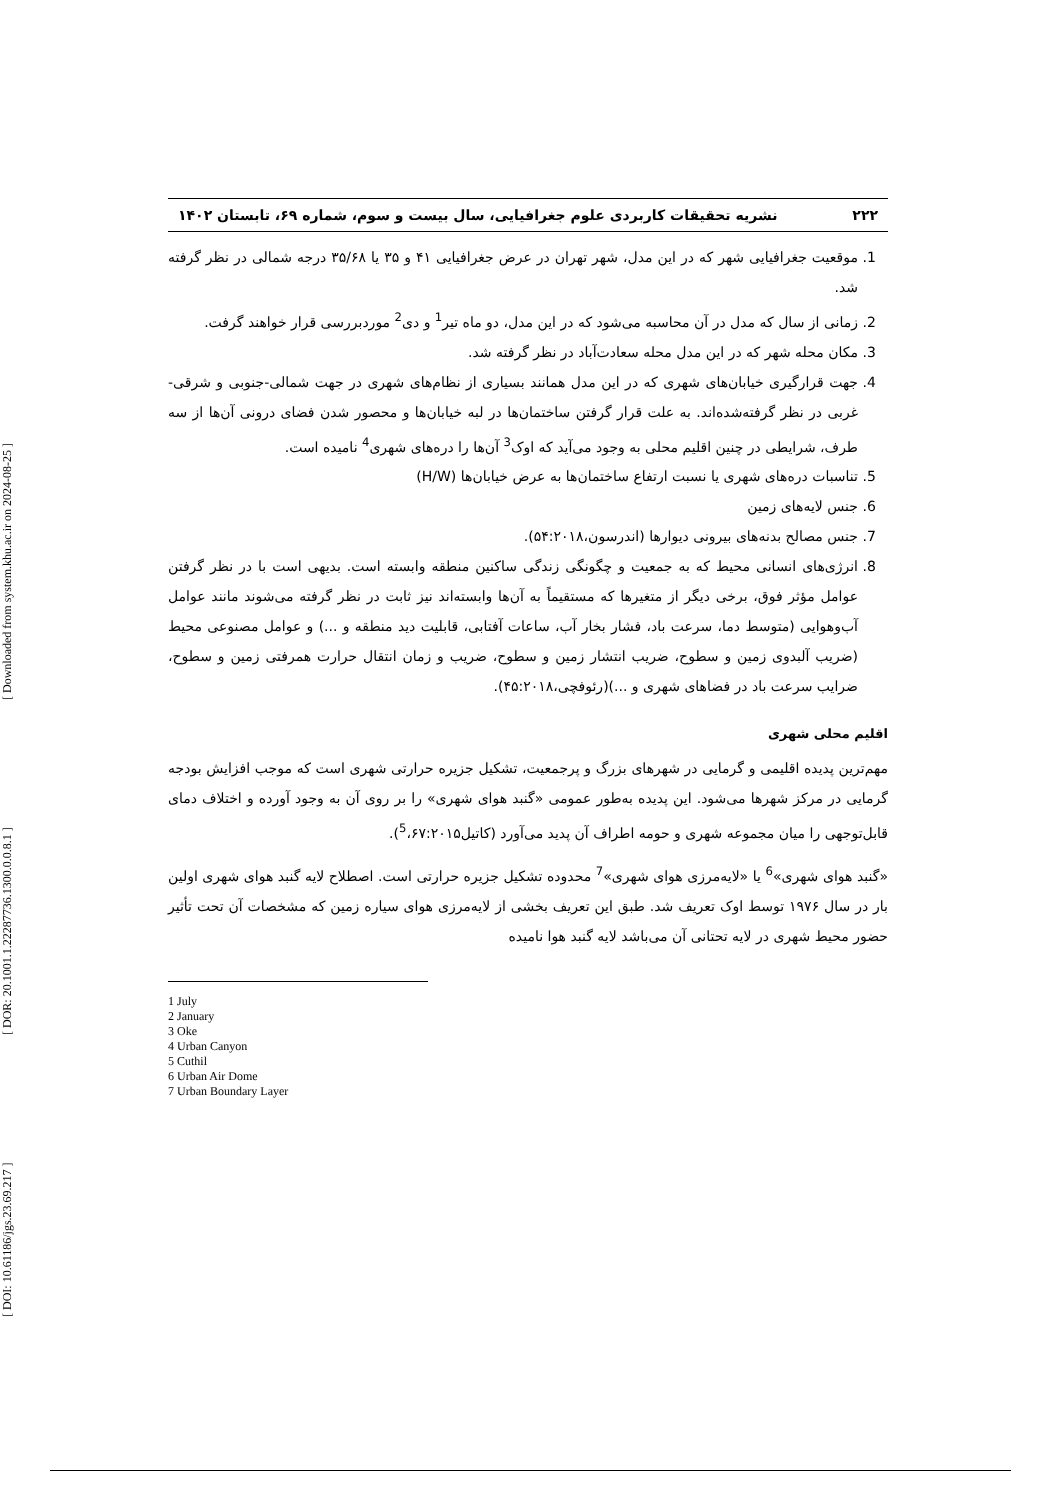[ DOI: 10.61186/jgs.23.69.217 ] [ DOR: 20.1001.1.22287736.1300.0.0.8.1 ] [ Downloaded from system.khu.ac.ir on 2024-08-25 ]
۲۲۲ نشریه تحقیقات کاربردی علوم جغرافیایی، سال بیست و سوم، شماره ۶۹، تابستان ۱۴۰۲
1. موقعیت جغرافیایی شهر که در این مدل، شهر تهران در عرض جغرافیایی ۴۱ و ۳۵ یا ۳۵/۶۸ درجه شمالی در نظر گرفته شد.
2. زمانی از سال که مدل در آن محاسبه می‌شود که در این مدل، دو ماه تیر<sup>1</sup> و دی<sup>2</sup> موردبررسی قرار خواهند گرفت.
3. مکان محله شهر که در این مدل محله سعادت‌آباد در نظر گرفته شد.
4. جهت قرارگیری خیابان‌های شهری که در این مدل همانند بسیاری از نظام‌های شهری در جهت شمالی-جنوبی و شرقی-غربی در نظر گرفته‌شده‌اند. به علت قرار گرفتن ساختمان‌ها در لبه خیابان‌ها و محصور شدن فضای درونی آن‌ها از سه طرف، شرایطی در چنین اقلیم محلی به وجود می‌آید که اوک<sup>3</sup> آن‌ها را دره‌های شهری<sup>4</sup> نامیده است.
5. تناسبات دره‌های شهری یا نسبت ارتفاع ساختمان‌ها به عرض خیابان‌ها (H/W)
6. جنس لایه‌های زمین
7. جنس مصالح بدنه‌های بیرونی دیوارها (اندرسون،۵۴:۲۰۱۸).
8. انرژی‌های انسانی محیط که به جمعیت و چگونگی زندگی ساکنین منطقه وابسته است. بدیهی است با در نظر گرفتن عوامل مؤثر فوق، برخی دیگر از متغیرها که مستقیماً به آن‌ها وابسته‌اند نیز ثابت در نظر گرفته می‌شوند مانند عوامل آب‌وهوایی (متوسط دما، سرعت باد، فشار بخار آب، ساعات آفتابی، قابلیت دید منطقه و ...) و عوامل مصنوعی محیط (ضریب آلبدوی زمین و سطوح، ضریب انتشار زمین و سطوح، ضریب و زمان انتقال حرارت همرفتی زمین و سطوح، ضرایب سرعت باد در فضاهای شهری و ...)(رئوفچی،۴۵:۲۰۱۸).
اقلیم محلی شهری
مهم‌ترین پدیده اقلیمی و گرمایی در شهرهای بزرگ و پرجمعیت، تشکیل جزیره حرارتی شهری است که موجب افزایش بودجه گرمایی در مرکز شهرها می‌شود. این پدیده به‌طور عمومی «گنبد هوای شهری» را بر روی آن به وجود آورده و اختلاف دمای قابل‌توجهی را میان مجموعه شهری و حومه اطراف آن پدید می‌آورد (کاتیل<sup>5</sup>،۶۷:۲۰۱۵).
«گنبد هوای شهری»<sup>6</sup> یا «لایه‌مرزی هوای شهری»<sup>7</sup> محدوده تشکیل جزیره حرارتی است. اصطلاح لایه گنبد هوای شهری اولین بار در سال ۱۹۷۶ توسط اوک تعریف شد. طبق این تعریف بخشی از لایه‌مرزی هوای سیاره زمین که مشخصات آن تحت تأثیر حضور محیط شهری در لایه تحتانی آن می‌باشد لایه گنبد هوا نامیده
1 July
2 January
3 Oke
4 Urban Canyon
5 Cuthil
6 Urban Air Dome
7 Urban Boundary Layer